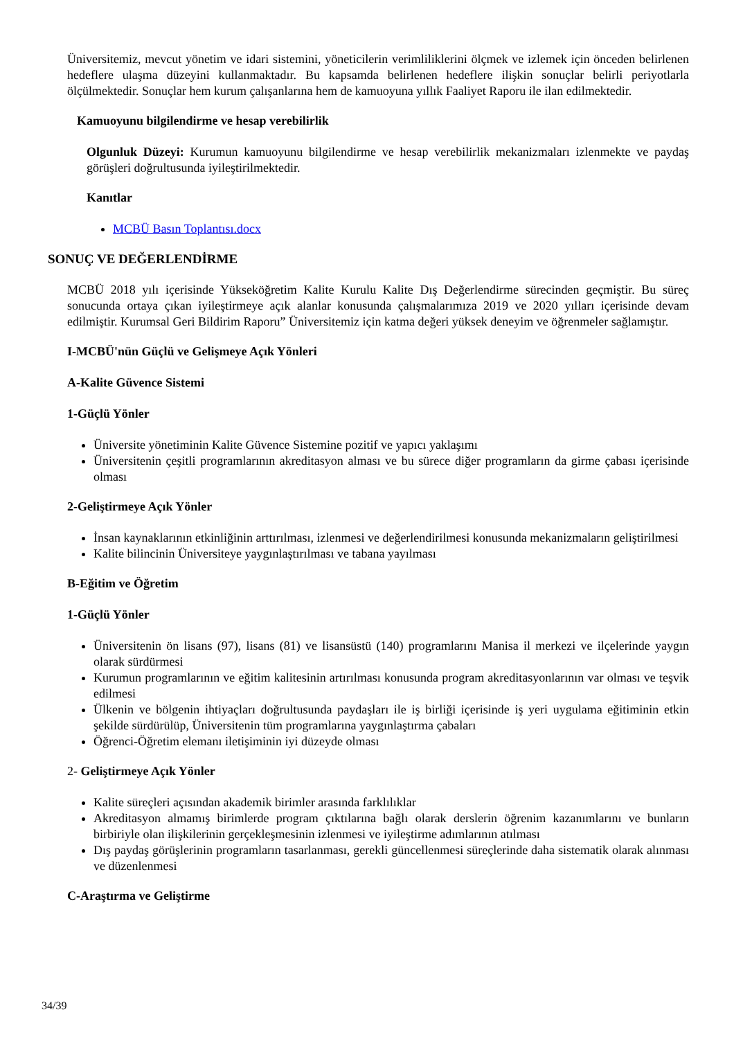Üniversitemiz, mevcut yönetim ve idari sistemini, yöneticilerin verimliliklerini ölçmek ve izlemek için önceden belirlenen hedeflere ulaşma düzeyini kullanmaktadır. Bu kapsamda belirlenen hedeflere ilişkin sonuçlar belirli periyotlarla ölçülmektedir. Sonuçlar hem kurum çalışanlarına hem de kamuoyuna yıllık Faaliyet Raporu ile ilan edilmektedir.
Kamuoyunu bilgilendirme ve hesap verebilirlik
Olgunluk Düzeyi: Kurumun kamuoyunu bilgilendirme ve hesap verebilirlik mekanizmaları izlenmekte ve paydaş görüşleri doğrultusunda iyileştirilmektedir.
Kanıtlar
MCBÜ Basın Toplantısı.docx
SONUÇ VE DEĞERLENDİRME
MCBÜ 2018 yılı içerisinde Yükseköğretim Kalite Kurulu Kalite Dış Değerlendirme sürecinden geçmiştir. Bu süreç sonucunda ortaya çıkan iyileştirmeye açık alanlar konusunda çalışmalarımıza 2019 ve 2020 yılları içerisinde devam edilmiştir. Kurumsal Geri Bildirim Raporu” Üniversitemiz için katma değeri yüksek deneyim ve öğrenmeler sağlamıştır.
I-MCBÜ'nün Güçlü ve Gelişmeye Açık Yönleri
A-Kalite Güvence Sistemi
1-Güçlü Yönler
Üniversite yönetiminin Kalite Güvence Sistemine pozitif ve yapıcı yaklaşımı
Üniversitenin çeşitli programlarının akreditasyon alması ve bu sürece diğer programların da girme çabası içerisinde olması
2-Geliştirmeye Açık Yönler
İnsan kaynaklarının etkinliğinin arttırılması, izlenmesi ve değerlendirilmesi konusunda mekanizmaların geliştirilmesi
Kalite bilincinin Üniversiteye yaygınlaştırılması ve tabana yayılması
B-Eğitim ve Öğretim
1-Güçlü Yönler
Üniversitenin ön lisans (97), lisans (81) ve lisansüstü (140) programlarını Manisa il merkezi ve ilçelerinde yaygın olarak sürdürmesi
Kurumun programlarının ve eğitim kalitesinin artırılması konusunda program akreditasyonlarının var olması ve teşvik edilmesi
Ülkenin ve bölgenin ihtiyaçları doğrultusunda paydaşları ile iş birliği içerisinde iş yeri uygulama eğitiminin etkin şekilde sürdürülüp, Üniversitenin tüm programlarına yaygınlaştırma çabaları
Öğrenci-Öğretim elemanı iletişiminin iyi düzeyde olması
2- Geliştirmeye Açık Yönler
Kalite süreçleri açısından akademik birimler arasında farklılıklar
Akreditasyon almamış birimlerde program çıktılarına bağlı olarak derslerin öğrenim kazanımlarını ve bunların birbiriyle olan ilişkilerinin gerçekleşmesinin izlenmesi ve iyileştirme adımlarının atılması
Dış paydaş görüşlerinin programların tasarlanması, gerekli güncellenmesi süreçlerinde daha sistematik olarak alınması ve düzenlenmesi
C-Araştırma ve Geliştirme
34/39